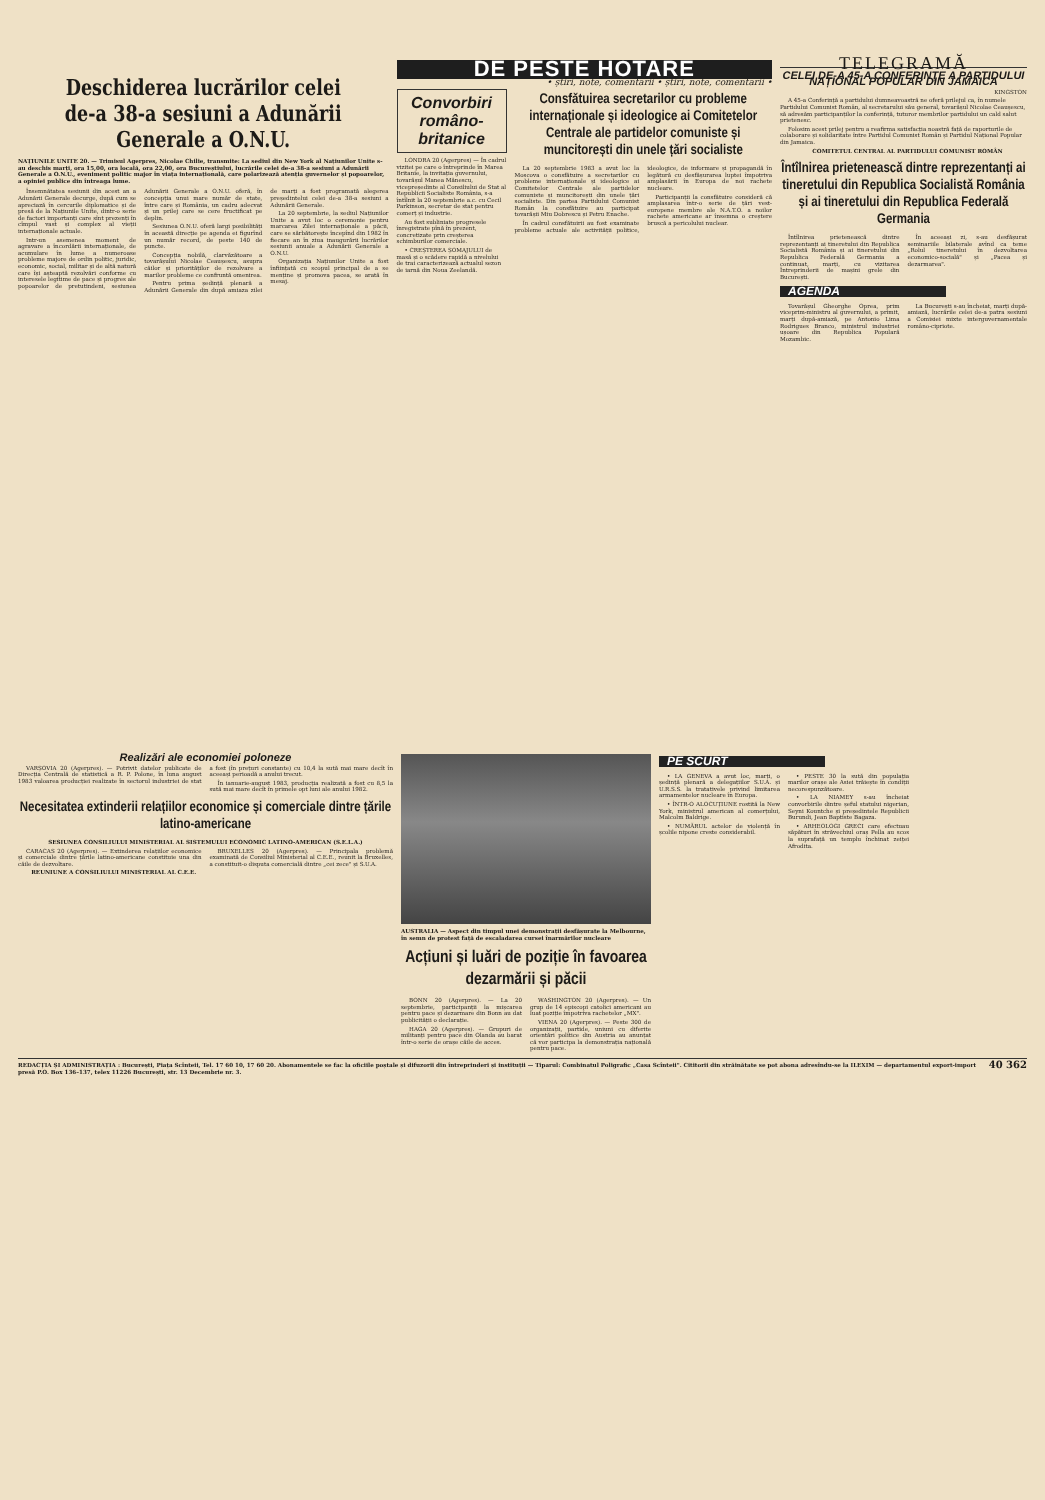Deschiderea lucrărilor celei de-a 38-a sesiuni a Adunării Generale a O.N.U.
NAȚIUNILE UNITE 20. — Trimisul Agerpres, Nicolae Chilie, transmite: La sediul din New York al Națiunilor Unite s-au deschis marți, ora 15,00, ora locală, ora 22,00, ora Bucureștiului, lucrările celei de-a 38-a sesiuni a Adunării Generale a O.N.U., eveniment politic major în viața internațională, care polarizează atenția guvernelor și popoarelor, a opiniei publice din întreaga lume.
Însemnătatea sesiunii din acest an a Adunării Generale decurge, după cum se apreciază în cercurile diplomatice și de presă de la Națiunile Unite, dintr-o serie de factori importanți care sînt prezenți în cîmpul vast și complex al vieții internaționale actuale.
Intr-un asemenea moment de agravare a încordării internaționale, de acumulare în lume a numeroase probleme majore de ordin politic, juridic, economic, social, militar și de altă natură care își așteaptă rezolvări conforme cu interesele legitime de pace și progres ale popoarelor de pretutindeni, sesiunea Adunării Generale a O.N.U. oferă, în concepția unui mare număr de state, între care și România, un cadru adecvat și un prilej care se cere fructificat pe deplin.
Sesiunea O.N.U. oferă largi posibilități în această direcție pe agenda ei figurînd un număr record, de peste 140 de puncte.
Concepția nobilă, clarvăzătoare a tovarășului Nicolae Ceaușescu, asupra căilor și priorităților de rezolvare a marilor probleme ce confruntă omenirea.
Pentru prima ședință plenară a Adunării Generale din după amiaza zilei de marți a fost programată alegerea președintelui celei de-a 38-a sesiuni a Adunării Generale.
La 20 septembrie, la sediul Națiunilor Unite a avut loc o ceremonie pentru marcarea Zilei internaționale a păcii, care se sărbătorește începînd din 1982 în fiecare an în ziua inaugurării lucrărilor sesiunii anuale a Adunării Generale a O.N.U.
Organizația Națiunilor Unite a fost înființată cu scopul principal de a se menține și promova pacea, se arată în mesaj.
DE PESTE HOTARE
• știri, note, comentarii • știri, note, comentarii •
Convorbiri româno-britanice
LONDRA 20 (Agerpres) — În cadrul vizitei pe care o întreprinde în Marea Britanie, la invitația guvernului, tovarășul Manea Mănescu, vicepreședinte al Consiliului de Stat al Republicii Socialiste România, s-a întîlnit la 20 septembrie a.c. cu Cecil Parkinson, secretar de stat pentru comerț și industrie.
Au fost subliniate progresele înregistrate pînă în prezent, concretizate prin creșterea schimburilor comerciale.
• CREȘTEREA ȘOMAJULUI de masă și o scădere rapidă a nivelului de trai caracterizează actualul sezon de iarnă din Noua Zeelandă.
Consfătuirea secretarilor cu probleme internaționale și ideologice ai Comitetelor Centrale ale partidelor comuniste și muncitorești din unele țări socialiste
La 20 septembrie 1983 a avut loc la Moscova o consfătuire a secretarilor cu probleme internaționale și ideologice ai Comitetelor Centrale ale partidelor comuniste și muncitorești din unele țări socialiste. Din partea Partidului Comunist Român la consfătuire au participat tovarășii Miu Dobrescu și Petru Enache.
În cadrul consfătuirii au fost examinate probleme actuale ale activității politice, ideologice, de informare și propagandă în legătură cu desfășurarea luptei împotriva amplasării în Europa de noi rachete nucleare.
Participanții la consfătuire consideră că amplasarea într-o serie de țări vest-europene membre ale N.A.T.O. a noilor rachete americane ar însemna o creștere bruscă a pericolului nuclear.
TELEGRAMĂ
CELEI DE-A 45-A CONFERINȚE A PARTIDULUI NAȚIONAL POPULAR DIN JAMAICA
KINGSTON
A 45-a Conferință a partidului dumneavoastră ne oferă prilejul ca, în numele Partidului Comunist Român, al secretarului său general, tovarășul Nicolae Ceaușescu, să adresăm participanților la conferință, tuturor membrilor partidului un cald salut prietenesc.
Folosim acest prilej pentru a reafirma satisfacția noastră față de raporturile de colaborare și solidaritate între Partidul Comunist Român și Partidul Național Popular din Jamaica.
COMITETUL CENTRAL AL PARTIDULUI COMUNIST ROMÂN
Întîlnirea prietenească dintre reprezentanți ai tineretului din Republica Socialistă România și ai tineretului din Republica Federală Germania
Întîlnirea prietenească dintre reprezentanți ai tineretului din Republica Socialistă România și ai tineretului din Republica Federală Germania a continuat, marți, cu vizitarea Întreprinderii de mașini grele din București.
În aceeași zi, s-au desfășurat seminariile bilaterale avînd ca teme „Rolul tineretului în dezvoltarea economico-socială" și „Pacea și dezarmarea".
AGENDA
Tovarășul Gheorghe Oprea, prim viceprim-ministru al guvernului, a primit, marți după-amiază, pe Antonio Lima Rodrigues Branco, ministrul industriei ușoare din Republica Populară Mozambic.
La București s-au încheiat, marți după-amiază, lucrările celei de-a patra sesiuni a Comisiei mixte interguvernamentale româno-cipriote.
Realizări ale economiei poloneze
VARȘOVIA 20 (Agerpres). — Potrivit datelor publicate de Direcția Centrală de statistică a R. P. Polone, în luna august 1983 valoarea producției realizate în sectorul industriei de stat a fost (în prețuri constante) cu 10,4 la sută mai mare decît în aceeași perioadă a anului trecut.
În ianuarie-august 1983, producția realizată a fost cu 8,5 la sută mai mare decît în primele opt luni ale anului 1982.
Necesitatea extinderii relațiilor economice și comerciale dintre țările latino-americane
SESIUNEA CONSILIULUI MINISTERIAL AL SISTEMULUI ECONOMIC LATINO-AMERICAN (S.E.L.A.)
CARACAS 20 (Agerpres). — Extinderea relațiilor economice și comerciale dintre țările latino-americane constituie una din căile de dezvoltare.
REUNIUNE A CONSILIULUI MINISTERIAL AL C.E.E.
BRUXELLES 20 (Agerpres). — Principala problemă examinată de Consiliul Ministerial al C.E.E., reunit la Bruxelles, a constituit-o disputa comercială dintre „cei zece" și S.U.A.
AUSTRALIA — Aspect din timpul unei demonstrații desfășurate la Melbourne, în semn de protest față de escaladarea cursei înarmărilor nucleare
Acțiuni și luări de poziție în favoarea dezarmării și păcii
BONN 20 (Agerpres). — La 20 septembrie, participanții la mișcarea pentru pace și dezarmare din Bonn au dat publicității o declarație.
HAGA 20 (Agerpres). — Grupuri de militanți pentru pace din Olanda au barat într-o serie de orașe căile de acces.
WASHINGTON 20 (Agerpres). — Un grup de 14 episcopi catolici americani au luat poziție împotriva rachetelor „MX".
VIENA 20 (Agerpres). — Peste 300 de organizații, partide, uniuni cu diferite orientări politice din Austria au anunțat că vor participa la demonstrația națională pentru pace.
PE SCURT
• LA GENEVA a avut loc, marți, o ședință plenară a delegațiilor S.U.A. și U.R.S.S. la tratativele privind limitarea armamentelor nucleare în Europa.
• ÎNTR-O ALOCUȚIUNE rostită la New York, ministrul american al comerțului, Malcolm Baldrige.
• NUMĂRUL actelor de violență în școlile nipone creste considerabil.
• PESTE 30 la sută din populația marilor orașe ale Asiei trăiește în condiții necorespunzătoare.
• LA NIAMEY s-au încheiat convorbirile dintre șeful statului nigerian, Seyni Kountche și președintele Republicii Burundi, Jean Baptiste Bagaza.
• ARHEOLOGI GRECI care efectuau săpături în străvechiul oraș Pella au scos la suprafață un templu închinat zeiței Afrodita.
REDACȚIA ȘI ADMINISTRAȚIA : București, Piața Scînteii, Tel. 17 60 10, 17 60 20. Abonamentele se fac la oficiile poștale și difuzorii din întreprinderi și instituții — Tiparul: Combinatul Poligrafic „Casa Scînteii". Cititorii din străinătate se pot abona adresîndu-se la ILEXIM — departamentul export-import presă P.O. Box 136–137, telex 11226 București, str. 13 Decembrie nr. 3. 40 362